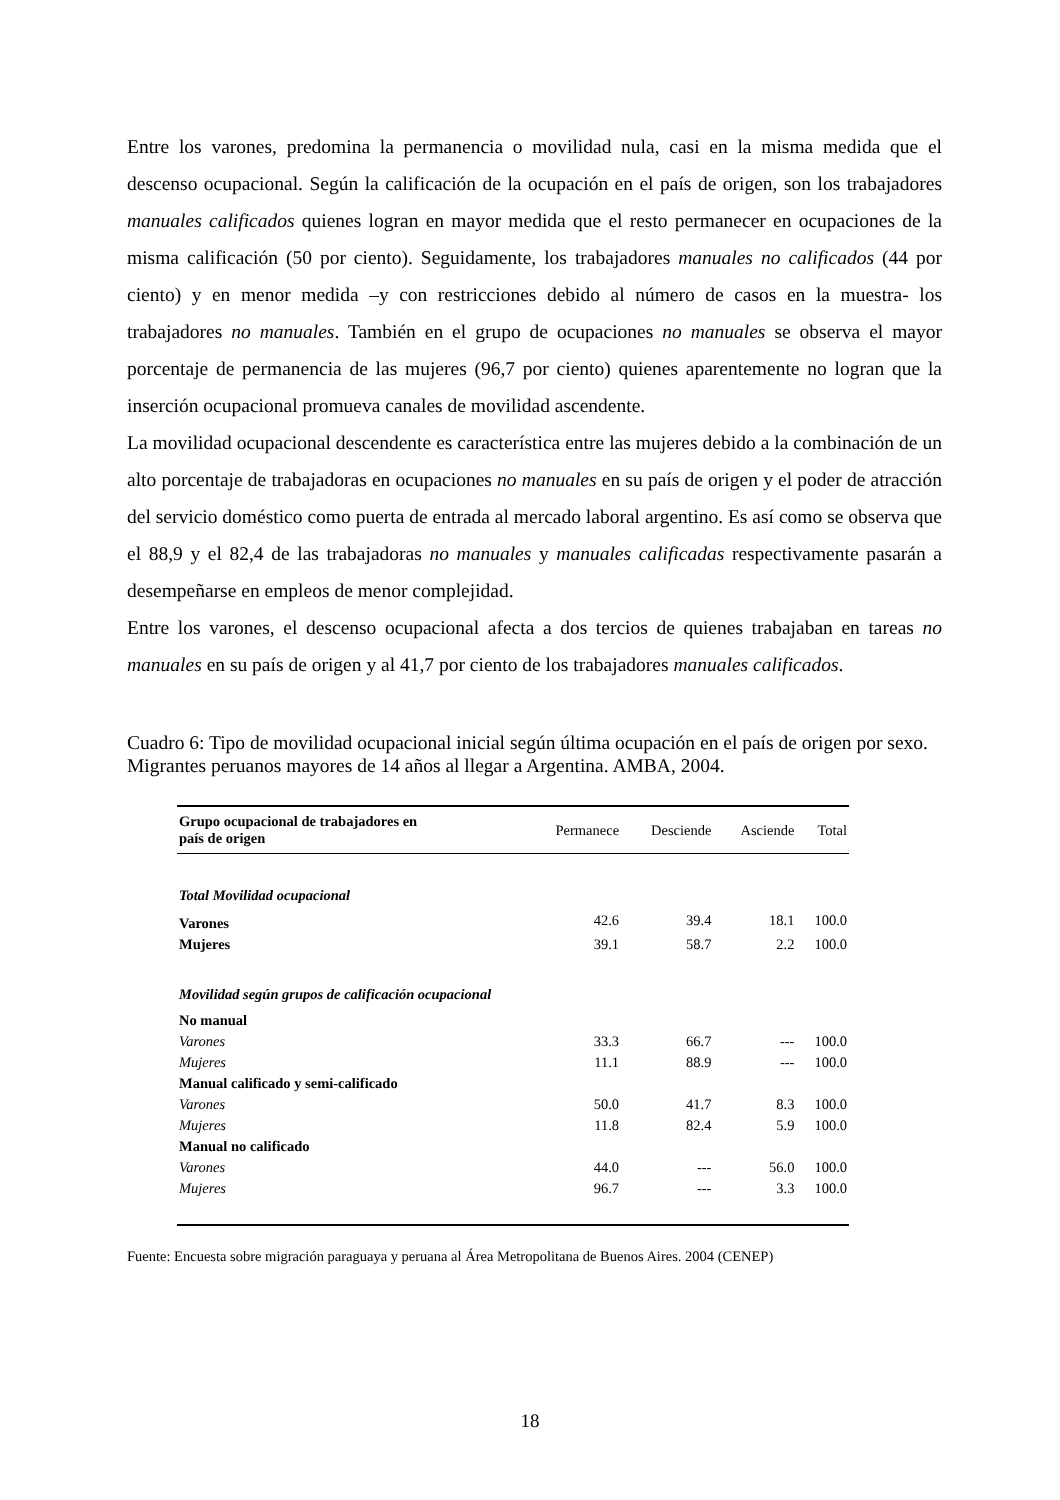Entre los varones, predomina la permanencia o movilidad nula, casi en la misma medida que el descenso ocupacional. Según la calificación de la ocupación en el país de origen, son los trabajadores manuales calificados quienes logran en mayor medida que el resto permanecer en ocupaciones de la misma calificación (50 por ciento). Seguidamente, los trabajadores manuales no calificados (44 por ciento) y en menor medida –y con restricciones debido al número de casos en la muestra- los trabajadores no manuales. También en el grupo de ocupaciones no manuales se observa el mayor porcentaje de permanencia de las mujeres (96,7 por ciento) quienes aparentemente no logran que la inserción ocupacional promueva canales de movilidad ascendente.
La movilidad ocupacional descendente es característica entre las mujeres debido a la combinación de un alto porcentaje de trabajadoras en ocupaciones no manuales en su país de origen y el poder de atracción del servicio doméstico como puerta de entrada al mercado laboral argentino. Es así como se observa que el 88,9 y el 82,4 de las trabajadoras no manuales y manuales calificadas respectivamente pasarán a desempeñarse en empleos de menor complejidad.
Entre los varones, el descenso ocupacional afecta a dos tercios de quienes trabajaban en tareas no manuales en su país de origen y al 41,7 por ciento de los trabajadores manuales calificados.
Cuadro 6: Tipo de movilidad ocupacional inicial según última ocupación en el país de origen por sexo. Migrantes peruanos mayores de 14 años al llegar a Argentina. AMBA, 2004.
| Grupo ocupacional de trabajadores en país de origen | Permanece | Desciende | Asciende | Total |
| --- | --- | --- | --- | --- |
| Total Movilidad ocupacional | | | | |
| Varones | 42.6 | 39.4 | 18.1 | 100.0 |
| Mujeres | 39.1 | 58.7 | 2.2 | 100.0 |
| Movilidad según grupos de calificación ocupacional | | | | |
| No manual | | | | |
| Varones | 33.3 | 66.7 | --- | 100.0 |
| Mujeres | 11.1 | 88.9 | --- | 100.0 |
| Manual calificado y semi-calificado | | | | |
| Varones | 50.0 | 41.7 | 8.3 | 100.0 |
| Mujeres | 11.8 | 82.4 | 5.9 | 100.0 |
| Manual no calificado | | | | |
| Varones | 44.0 | --- | 56.0 | 100.0 |
| Mujeres | 96.7 | --- | 3.3 | 100.0 |
Fuente: Encuesta sobre migración paraguaya y peruana al Área Metropolitana de Buenos Aires. 2004 (CENEP)
18